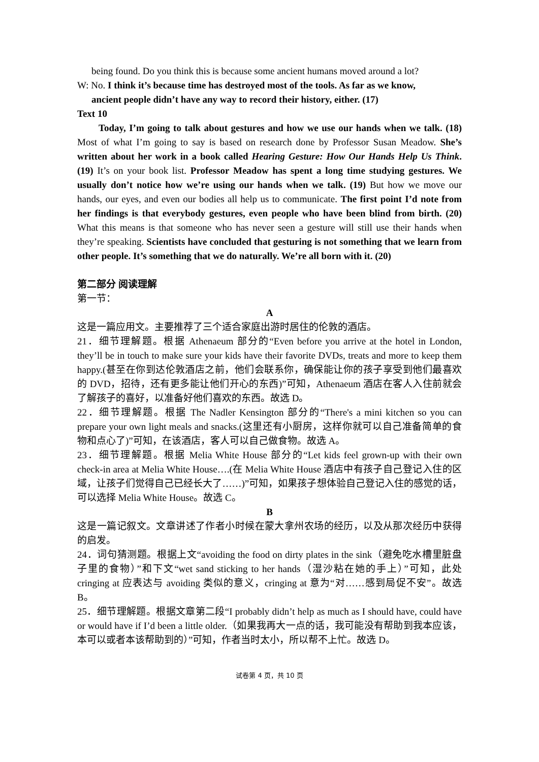being found. Do you think this is because some ancient humans moved around a lot?
W: No. I think it’s because time has destroyed most of the tools. As far as we know,
ancient people didn’t have any way to record their history, either. (17)
Text 10
Today, I’m going to talk about gestures and how we use our hands when we talk. (18) Most of what I’m going to say is based on research done by Professor Susan Meadow. She’s written about her work in a book called Hearing Gesture: How Our Hands Help Us Think. (19) It’s on your book list. Professor Meadow has spent a long time studying gestures. We usually don’t notice how we’re using our hands when we talk. (19) But how we move our hands, our eyes, and even our bodies all help us to communicate. The first point I’d note from her findings is that everybody gestures, even people who have been blind from birth. (20) What this means is that someone who has never seen a gesture will still use their hands when they’re speaking. Scientists have concluded that gesturing is not something that we learn from other people. It’s something that we do naturally. We’re all born with it. (20)
第二部分 阅读理解
第一节：
A
这是一篇应用文。主要推荐了三个适合家庭出游时居住的伦敦的酒店。
21．细节理解题。根据 Athenaeum 部分的“Even before you arrive at the hotel in London, they’ll be in touch to make sure your kids have their favorite DVDs, treats and more to keep them happy.(甚至在你到达伦敦酒店之前，他们会联系你，确保能让你的孩子享受到他们最喜欢的 DVD，招待，还有更多能让他们开心的东西)”可知，Athenaeum 酒店在客人入住前就会了解孩子的喜好，以准备好他们喜欢的东西。故选 D。
22．细节理解题。根据 The Nadler Kensington 部分的“There's a mini kitchen so you can prepare your own light meals and snacks.(这里还有小厨房，这样你就可以自己准备简单的食物和点心了)”可知，在该酒店，客人可以自己做食物。故选 A。
23．细节理解题。根据 Melia White House 部分的“Let kids feel grown-up with their own check-in area at Melia White House….(在 Melia White House 酒店中有孩子自己登记入住的区域，让孩子们觉得自己已经长大了……)”可知，如果孩子想体验自己登记入住的感觉的话，可以选择 Melia White House。故选 C。
B
这是一篇记叙文。文章讲述了作者小时候在蒙大拿州农场的经历，以及从那次经历中获得的启发。
24．词句猜测题。根据上文“avoiding the food on dirty plates in the sink（避免吃水槽里脏盘子里的食物）”和下文“wet sand sticking to her hands（湿沙粘在她的手上）”可知，此处 cringing at 应表达与 avoiding 类似的意义，cringing at 意为“对……感到局促不安”。故选 B。
25．细节理解题。根据文章第二段“I probably didn’t help as much as I should have, could have or would have if I’d been a little older.（如果我再大一点的话，我可能没有帮助到我本应该，本可以或者本该帮助到的）”可知，作者当时太小，所以帮不上忙。故选 D。
试卷第 4 页，共 10 页